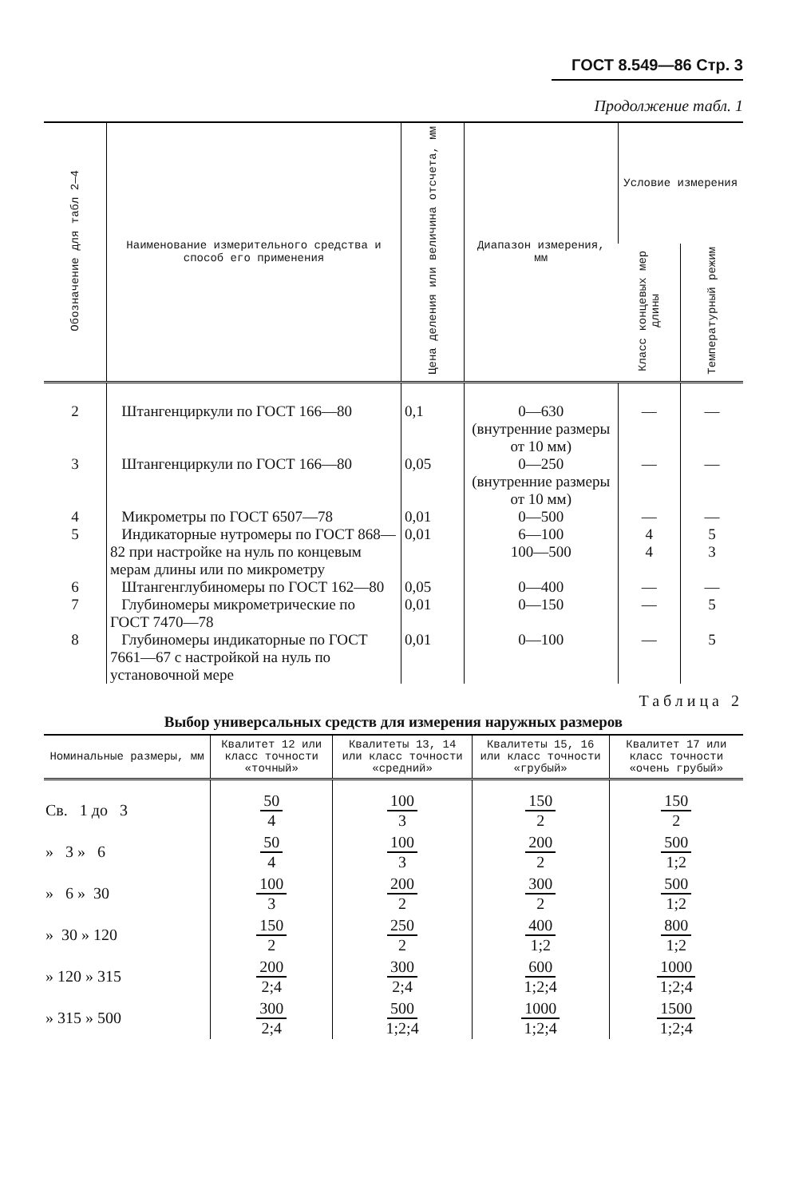ГОСТ 8.549—86 Стр. 3
Продолжение табл. 1
| Обозначение для табл 2—4 | Наименование измерительного средства и способ его применения | Цена деления или величина отсчета, мм | Диапазон измерения, мм | Условие измерения | |
| --- | --- | --- | --- | --- | --- |
| | | | | Класс концевых мер длины | Температурный режим |
| 2 | Штангенциркули по ГОСТ 166—80 | 0,1 | 0—630 (внутренние размеры от 10 мм) | — | — |
| 3 | Штангенциркули по ГОСТ 166—80 | 0,05 | 0—250 (внутренние размеры от 10 мм) | — | — |
| 4 | Микрометры по ГОСТ 6507—78 | 0,01 | 0—500 | — | — |
| 5 | Индикаторные нутромеры по ГОСТ 868—82 при настройке на нуль по концевым мерам длины или по микрометру | 0,01 | 6—100 100—500 | 4 4 | 5 3 |
| 6 | Штангенглубиномеры по ГОСТ 162—80 | 0,05 | 0—400 | — | — |
| 7 | Глубиномеры микрометрические по ГОСТ 7470—78 | 0,01 | 0—150 | — | 5 |
| 8 | Глубиномеры индикаторные по ГОСТ 7661—67 с настройкой на нуль по установочной мере | 0,01 | 0—100 | — | 5 |
Таблица 2
Выбор универсальных средств для измерения наружных размеров
| Номинальные размеры, мм | Квалитет 12 или класс точности «точный» | Квалитеты 13, 14 или класс точности «средний» | Квалитеты 15, 16 или класс точности «грубый» | Квалитет 17 или класс точности «очень грубый» |
| --- | --- | --- | --- | --- |
| Св. 1 до 3 | 50 4 | 100 3 | 150 2 | 150 2 |
| » 3 » 6 | 50 4 | 100 3 | 200 2 | 500 1;2 |
| » 6 » 30 | 100 3 | 200 2 | 300 2 | 500 1;2 |
| » 30 » 120 | 150 2 | 250 2 | 400 1;2 | 800 1;2 |
| » 120 » 315 | 200 2;4 | 300 2;4 | 600 1;2;4 | 1000 1;2;4 |
| » 315 » 500 | 300 2;4 | 500 1;2;4 | 1000 1;2;4 | 1500 1;2;4 |